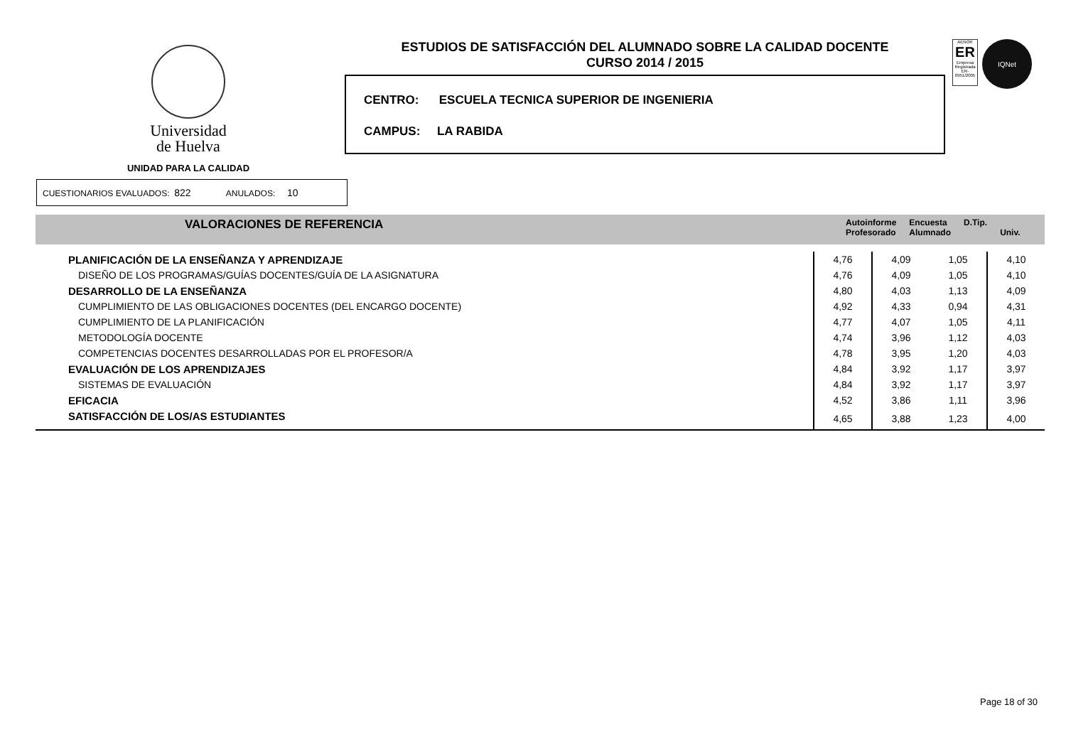Universidad
de Huelva
UNIDAD PARA LA CALIDAD
ESTUDIOS DE SATISFACCIÓN DEL ALUMNADO SOBRE LA CALIDAD DOCENTE
CURSO 2014 / 2015
CENTRO: ESCUELA TECNICA SUPERIOR DE INGENIERIA
CAMPUS: LA RABIDA
AENOR
ER
Empresa Registrada
ER-0951/2005
IQNet
CUESTIONARIOS EVALUADOS: 822 ANULADOS: 10
VALORACIONES DE REFERENCIA
Autoinforme
Profesorado Encuesta
Alumnado D.Tip.
Univ.
| PLANIFICACIÓN DE LA ENSEÑANZA Y APRENDIZAJE | 4,76 | 4,09 | 1,05 | 4,10 |
| DISEÑO DE LOS PROGRAMAS/GUÍAS DOCENTES/GUÍA DE LA ASIGNATURA | 4,76 | 4,09 | 1,05 | 4,10 |
| DESARROLLO DE LA ENSEÑANZA | 4,80 | 4,03 | 1,13 | 4,09 |
| CUMPLIMIENTO DE LAS OBLIGACIONES DOCENTES (DEL ENCARGO DOCENTE) | 4,92 | 4,33 | 0,94 | 4,31 |
| CUMPLIMIENTO DE LA PLANIFICACIÓN | 4,77 | 4,07 | 1,05 | 4,11 |
| METODOLOGÍA DOCENTE | 4,74 | 3,96 | 1,12 | 4,03 |
| COMPETENCIAS DOCENTES DESARROLLADAS POR EL PROFESOR/A | 4,78 | 3,95 | 1,20 | 4,03 |
| EVALUACIÓN DE LOS APRENDIZAJES | 4,84 | 3,92 | 1,17 | 3,97 |
| SISTEMAS DE EVALUACIÓN | 4,84 | 3,92 | 1,17 | 3,97 |
| EFICACIA | 4,52 | 3,86 | 1,11 | 3,96 |
| SATISFACCIÓN DE LOS/AS ESTUDIANTES | 4,65 | 3,88 | 1,23 | 4,00 |
Page 18 of 30